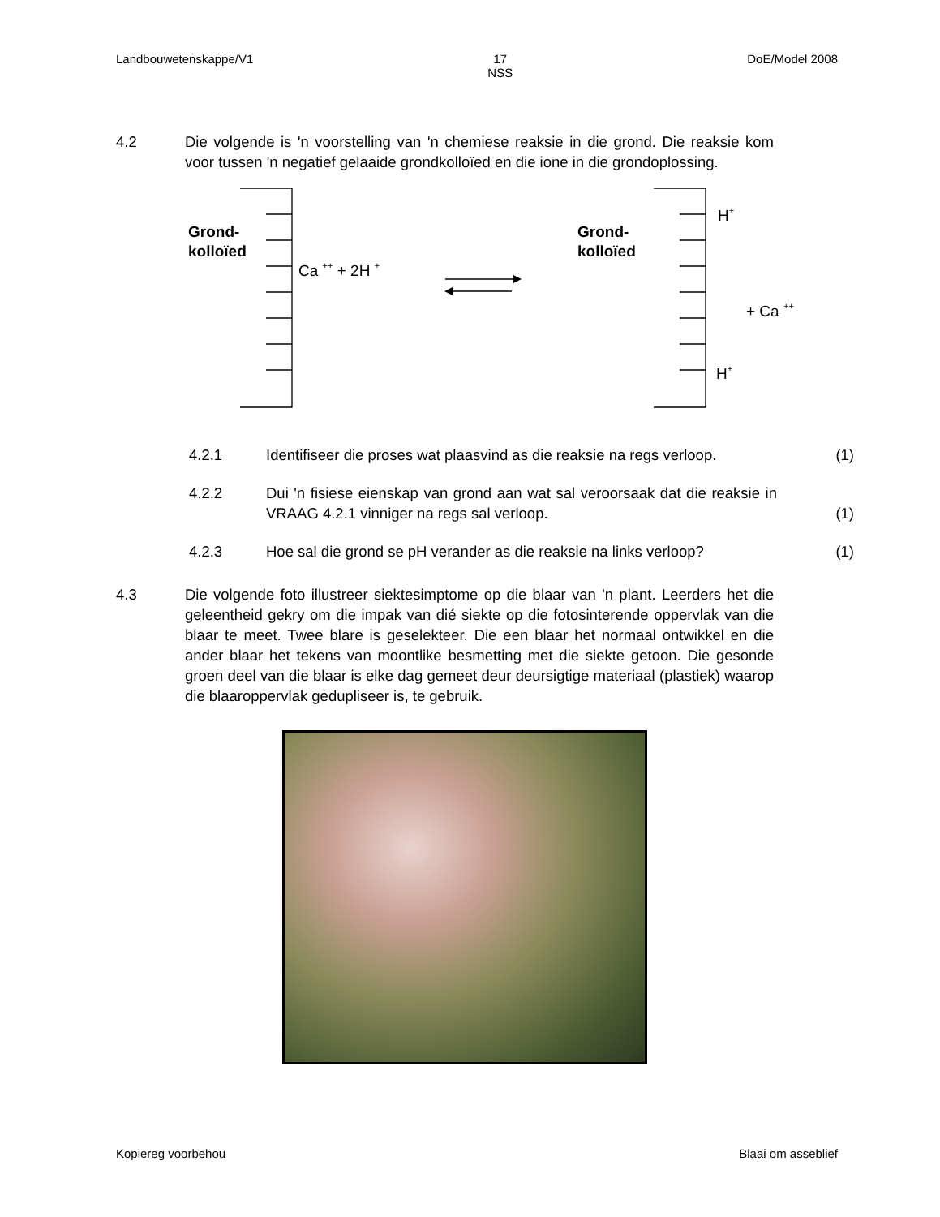Landbouwetenskappe/V1 17
NSS DoE/Model 2008
4.2 Die volgende is 'n voorstelling van 'n chemiese reaksie in die grond. Die reaksie kom voor tussen 'n negatief gelaaide grondkolloïed en die ione in die grondoplossing.
Grond-
kolloïed
Grond-
kolloïed
Ca ++ + 2H +
H+
+ Ca ++
H+
4.2.1 Identifiseer die proses wat plaasvind as die reaksie na regs verloop.
(1)
4.2.2 Dui 'n fisiese eienskap van grond aan wat sal veroorsaak dat die reaksie in VRAAG 4.2.1 vinniger na regs sal verloop.
(1)
4.2.3 Hoe sal die grond se pH verander as die reaksie na links verloop?
(1)
4.3 Die volgende foto illustreer siektesimptome op die blaar van 'n plant. Leerders het die geleentheid gekry om die impak van dié siekte op die fotosinterende oppervlak van die blaar te meet. Twee blare is geselekteer. Die een blaar het normaal ontwikkel en die ander blaar het tekens van moontlike besmetting met die siekte getoon. Die gesonde groen deel van die blaar is elke dag gemeet deur deursigtige materiaal (plastiek) waarop die blaaroppervlak gedupliseer is, te gebruik.
Kopiereg voorbehou Blaai om asseblief